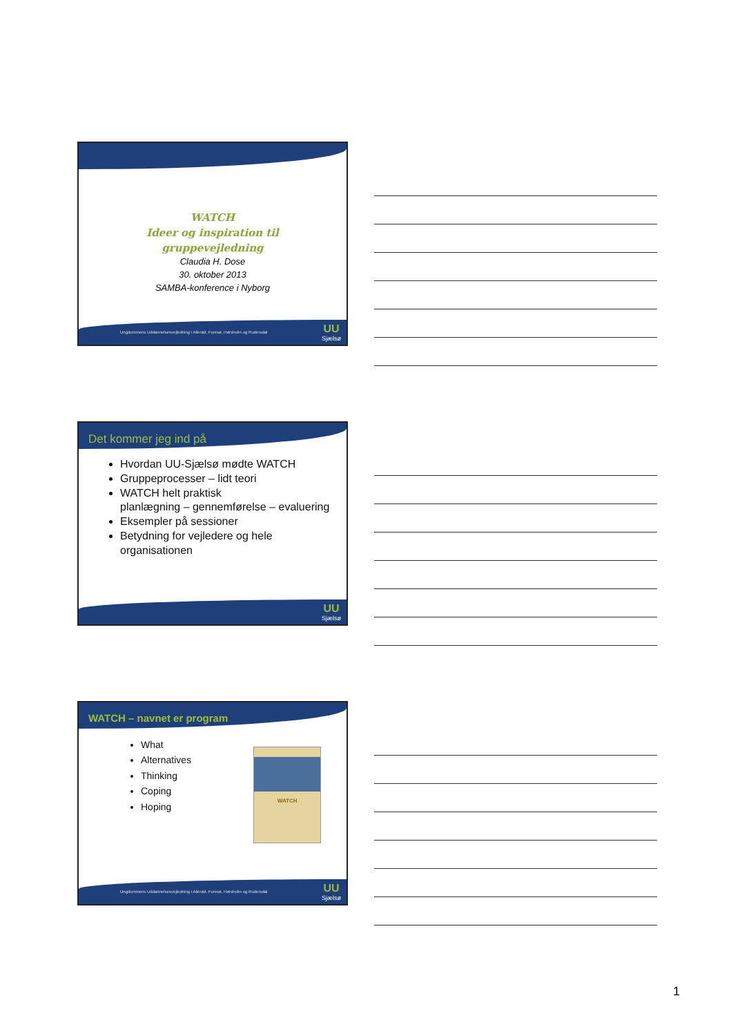WATCH
Ideer og inspiration til
gruppevejledning
Claudia H. Dose
30. oktober 2013
SAMBA-konference i Nyborg
Ungdommens Uddannelsesvejledning i Allerød, Furesø, Hørsholm og Rudersdal UU
Sjælsø
Det kommer jeg ind på
Hvordan UU-Sjælsø mødte WATCH
Gruppeprocesser – lidt teori
WATCH helt praktisk
planlægning – gennemførelse – evaluering
Eksempler på sessioner
Betydning for vejledere og hele organisationen
UU
Sjælsø
WATCH – navnet er program
What
Alternatives
Thinking
Coping
Hoping
WATCH
Ungdommens Uddannelsesvejledning i Allerød, Furesø, Hørsholm og Rudersdal UU
Sjælsø
1